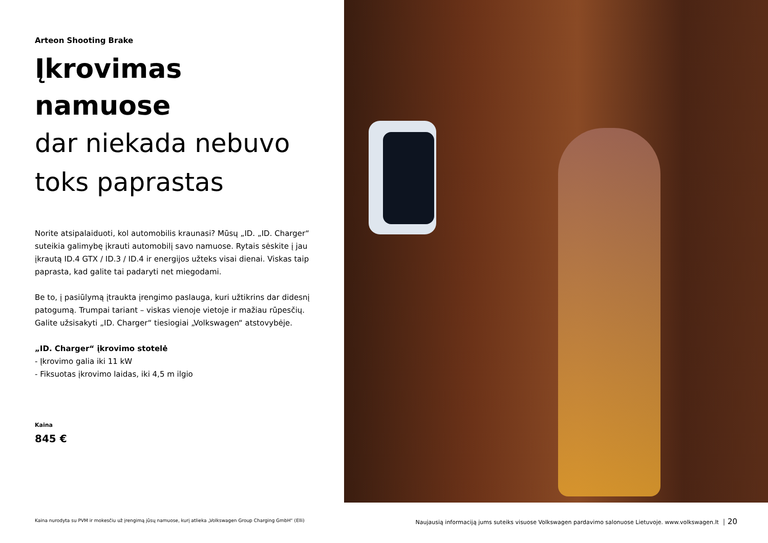Arteon Shooting Brake
Įkrovimas namuose
dar niekada nebuvo
toks paprastas
Norite atsipalaiduoti, kol automobilis kraunasi? Mūsų „ID. „ID. Charger“ suteikia galimybę įkrauti automobilį savo namuose. Rytais sėskite į jau įkrautą ID.4 GTX / ID.3 / ID.4 ir energijos užteks visai dienai. Viskas taip paprasta, kad galite tai padaryti net miegodami.
Be to, į pasiūlymą įtraukta įrengimo paslauga, kuri užtikrins dar didesnį patogumą. Trumpai tariant – viskas vienoje vietoje ir mažiau rūpesčių. Galite užsisakyti „ID. Charger“ tiesiogiai „Volkswagen“ atstovybėje.
„ID. Charger“ įkrovimo stotelė
- Įkrovimo galia iki 11 kW
- Fiksuotas įkrovimo laidas, iki 4,5 m ilgio
Kaina
845 €
Kaina nurodyta su PVM ir mokesčiu už įrengimą jūsų namuose, kurį atlieka „Volkswagen Group Charging GmbH“ (Elli)
Naujausią informaciją jums suteiks visuose Volkswagen pardavimo salonuose Lietuvoje. www.volkswagen.lt │ 20